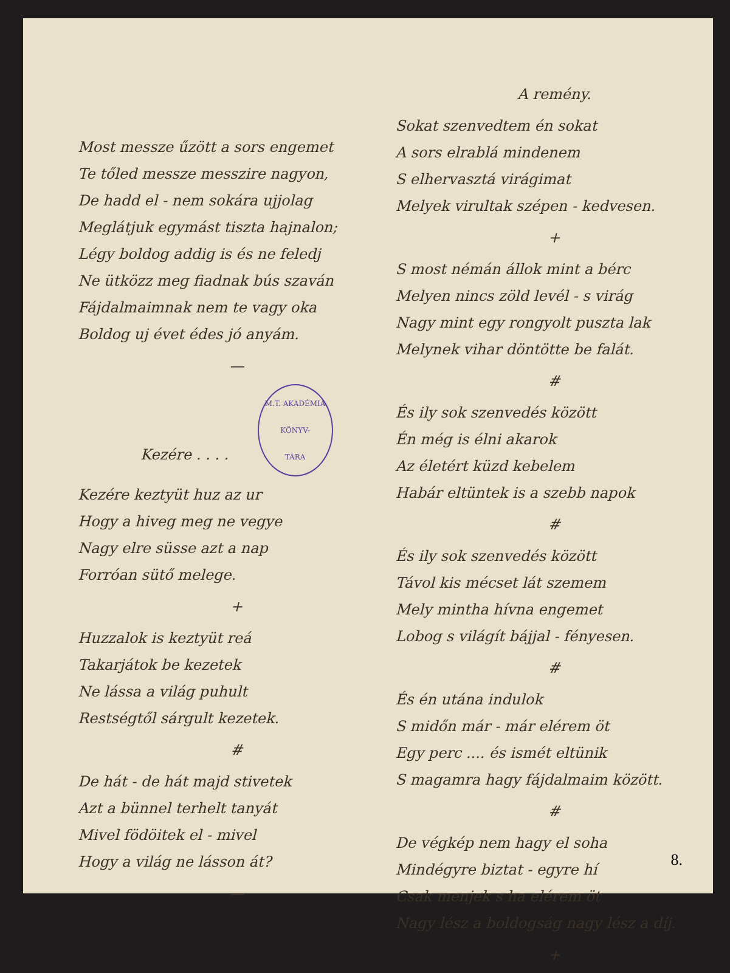Most messze űzött a sors engemet
Te tőled messze messzire nagyon,
De hadd el - nem sokára ujjolag
Meglátjuk egymást tiszta hajnalon;
Légy boldog addig is és ne feledj
Ne ütközz meg fiadnak bús szaván
Fájdalmaimnak nem te vagy oka
Boldog uj évet édes jó anyám.
—
Kezére . . . . M.T. AKADÉMIA
KÖNYV-
TÁRA
Kezére keztyüt huz az ur
Hogy a hiveg meg ne vegye
Nagy elre süsse azt a nap
Forróan sütő melege.
+
Huzzalok is keztyüt reá
Takarjátok be kezetek
Ne lássa a világ puhult
Restségtől sárgult kezetek.
#
De hát - de hát majd stivetek
Azt a bünnel terhelt tanyát
Mivel födöitek el - mivel
Hogy a világ ne lásson át?
—
A remény.
Sokat szenvedtem én sokat
A sors elrablá mindenem
S elhervasztá virágimat
Melyek virultak szépen - kedvesen.
+
S most némán állok mint a bérc
Melyen nincs zöld levél - s virág
Nagy mint egy rongyolt puszta lak
Melynek vihar döntötte be falát.
#
És ily sok szenvedés között
Én még is élni akarok
Az életért küzd kebelem
Habár eltüntek is a szebb napok
#
És ily sok szenvedés között
Távol kis mécset lát szemem
Mely mintha hívna engemet
Lobog s világít bájjal - fényesen.
#
És én utána indulok
S midőn már - már elérem öt
Egy perc .... és ismét eltünik
S magamra hagy fájdalmaim között.
#
De végkép nem hagy el soha
Mindégyre biztat - egyre hí
Csak menjek s ha elérem öt
Nagy lész a boldogság nagy lész a díj.
+
8.